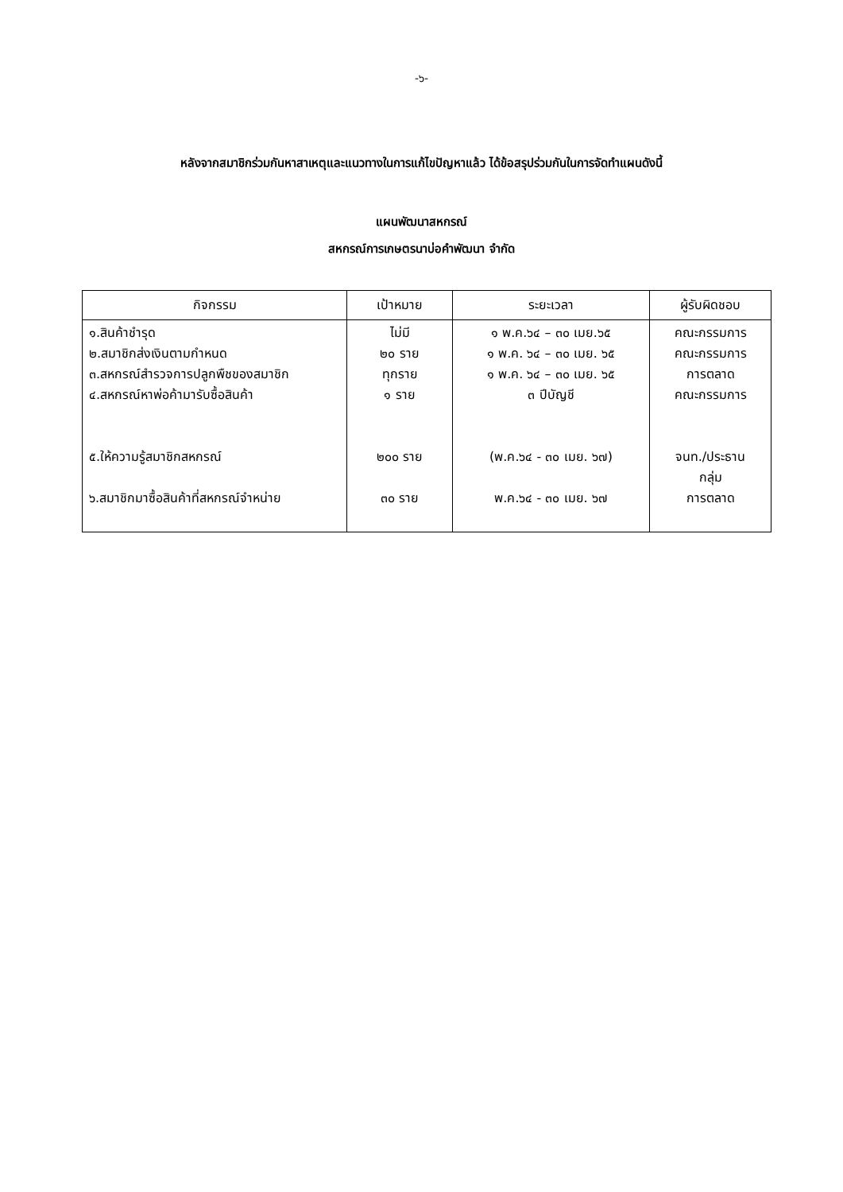-๖-
หลังจากสมาชิกร่วมกันหาสาเหตุและแนวทางในการแก้ไขปัญหาแล้ว ได้ข้อสรุปร่วมกันในการจัดทำแผนดังนี้
แผนพัฒนาสหกรณ์
สหกรณ์การเกษตรนาบ่อคำพัฒนา จำกัด
| กิจกรรม | เป้าหมาย | ระยะเวลา | ผู้รับผิดชอบ |
| --- | --- | --- | --- |
| ๑.สินค้าชำรุด ๒.สมาชิกส่งเงินตามกำหนด ๓.สหกรณ์สำรวจการปลูกพืชของสมาชิก ๔.สหกรณ์หาพ่อค้ามารับซื้อสินค้า ๕.ให้ความรู้สมาชิกสหกรณ์ ๖.สมาชิกมาซื้อสินค้าที่สหกรณ์จำหน่าย | ไม่มี ๒๐ ราย ทุกราย ๑ ราย ๒๐๐ ราย ๓๐ ราย | ๑ พ.ค.๖๔ – ๓๐ เมย.๖๕ ๑ พ.ค. ๖๔ – ๓๐ เมย. ๖๕ ๑ พ.ค. ๖๔ – ๓๐ เมย. ๖๕ ๓ ปีบัญชี (พ.ค.๖๔ - ๓๐ เมย. ๖๗) พ.ค.๖๔ - ๓๐ เมย. ๖๗ | คณะกรรมการ คณะกรรมการ การตลาด คณะกรรมการ จนท./ประธาน กลุ่ม การตลาด |